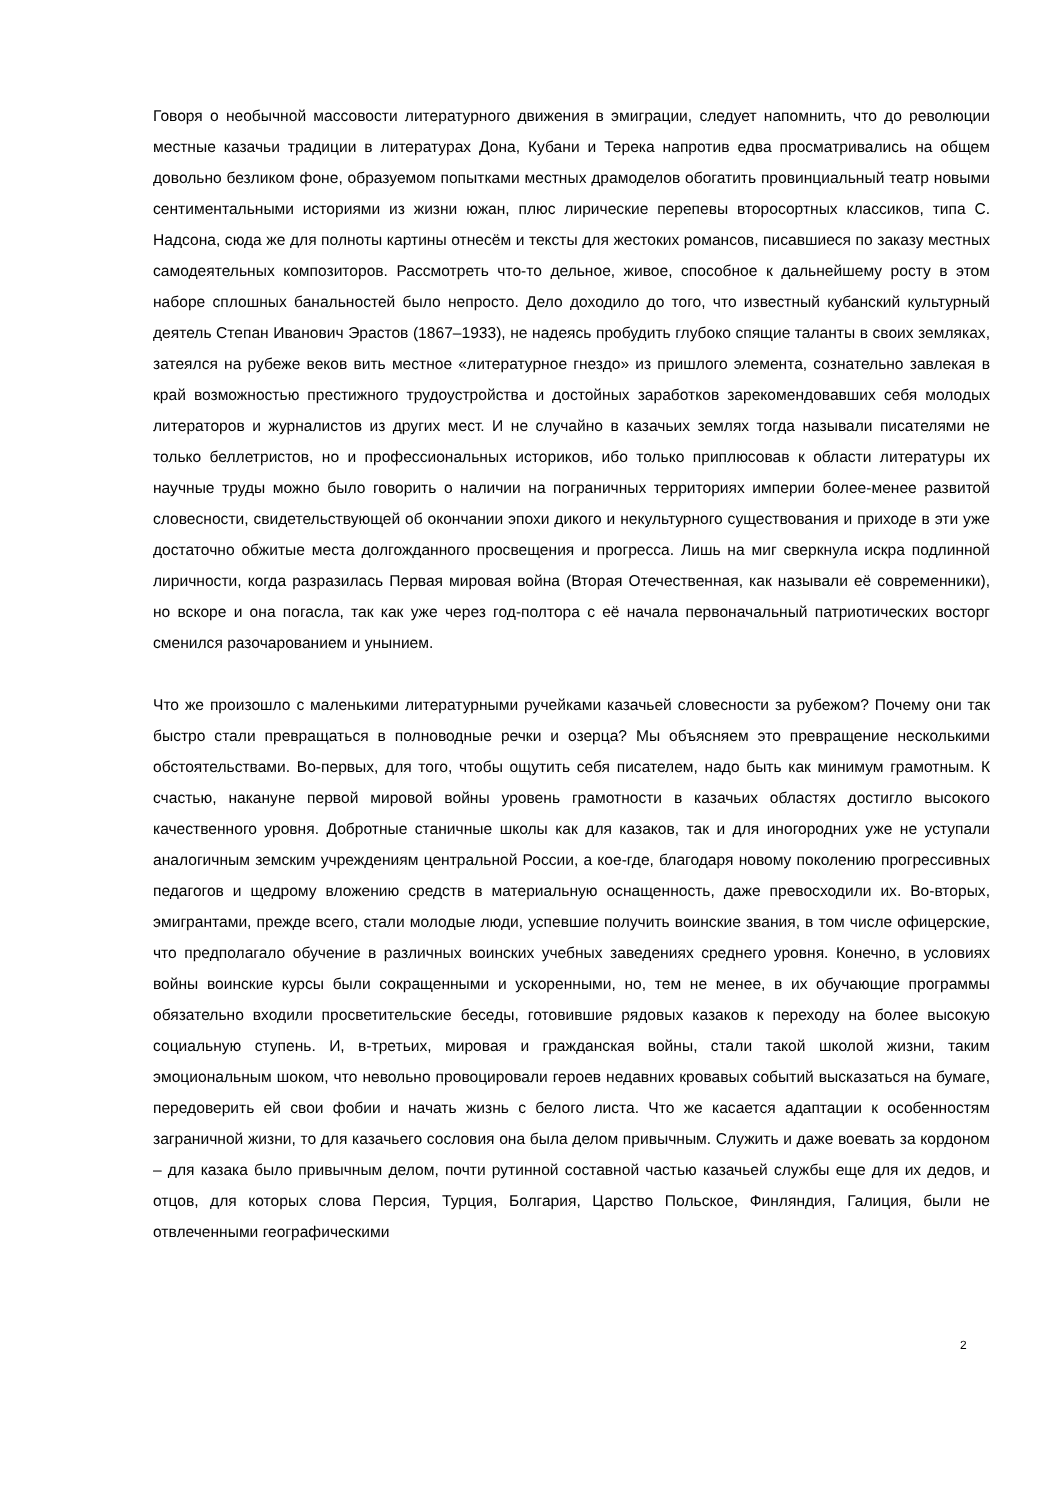Говоря о необычной массовости литературного движения в эмиграции, следует напомнить, что до революции местные казачьи традиции в литературах Дона, Кубани и Терека напротив едва просматривались на общем довольно безликом фоне, образуемом попытками местных драмоделов обогатить провинциальный театр новыми сентиментальными историями из жизни южан, плюс лирические перепевы второсортных классиков, типа С. Надсона, сюда же для полноты картины отнесём и тексты для жестоких романсов, писавшиеся по заказу местных самодеятельных композиторов. Рассмотреть что-то дельное, живое, способное к дальнейшему росту в этом наборе сплошных банальностей было непросто. Дело доходило до того, что известный кубанский культурный деятель Степан Иванович Эрастов (1867–1933), не надеясь пробудить глубоко спящие таланты в своих земляках, затеялся на рубеже веков вить местное «литературное гнездо» из пришлого элемента, сознательно завлекая в край возможностью престижного трудоустройства и достойных заработков зарекомендовавших себя молодых литераторов и журналистов из других мест. И не случайно в казачьих землях тогда называли писателями не только беллетристов, но и профессиональных историков, ибо только приплюсовав к области литературы их научные труды можно было говорить о наличии на пограничных территориях империи более-менее развитой словесности, свидетельствующей об окончании эпохи дикого и некультурного существования и приходе в эти уже достаточно обжитые места долгожданного просвещения и прогресса. Лишь на миг сверкнула искра подлинной лиричности, когда разразилась Первая мировая война (Вторая Отечественная, как называли её современники), но вскоре и она погасла, так как уже через год-полтора с её начала первоначальный патриотических восторг сменился разочарованием и унынием.
Что же произошло с маленькими литературными ручейками казачьей словесности за рубежом? Почему они так быстро стали превращаться в полноводные речки и озерца? Мы объясняем это превращение несколькими обстоятельствами. Во-первых, для того, чтобы ощутить себя писателем, надо быть как минимум грамотным. К счастью, накануне первой мировой войны уровень грамотности в казачьих областях достигло высокого качественного уровня. Добротные станичные школы как для казаков, так и для иногородних уже не уступали аналогичным земским учреждениям центральной России, а кое-где, благодаря новому поколению прогрессивных педагогов и щедрому вложению средств в материальную оснащенность, даже превосходили их. Во-вторых, эмигрантами, прежде всего, стали молодые люди, успевшие получить воинские звания, в том числе офицерские, что предполагало обучение в различных воинских учебных заведениях среднего уровня. Конечно, в условиях войны воинские курсы были сокращенными и ускоренными, но, тем не менее, в их обучающие программы обязательно входили просветительские беседы, готовившие рядовых казаков к переходу на более высокую социальную ступень. И, в-третьих, мировая и гражданская войны, стали такой школой жизни, таким эмоциональным шоком, что невольно провоцировали героев недавних кровавых событий высказаться на бумаге, передоверить ей свои фобии и начать жизнь с белого листа. Что же касается адаптации к особенностям заграничной жизни, то для казачьего сословия она была делом привычным. Служить и даже воевать за кордоном – для казака было привычным делом, почти рутинной составной частью казачьей службы еще для их дедов, и отцов, для которых слова Персия, Турция, Болгария, Царство Польское, Финляндия, Галиция, были не отвлеченными географическими
2